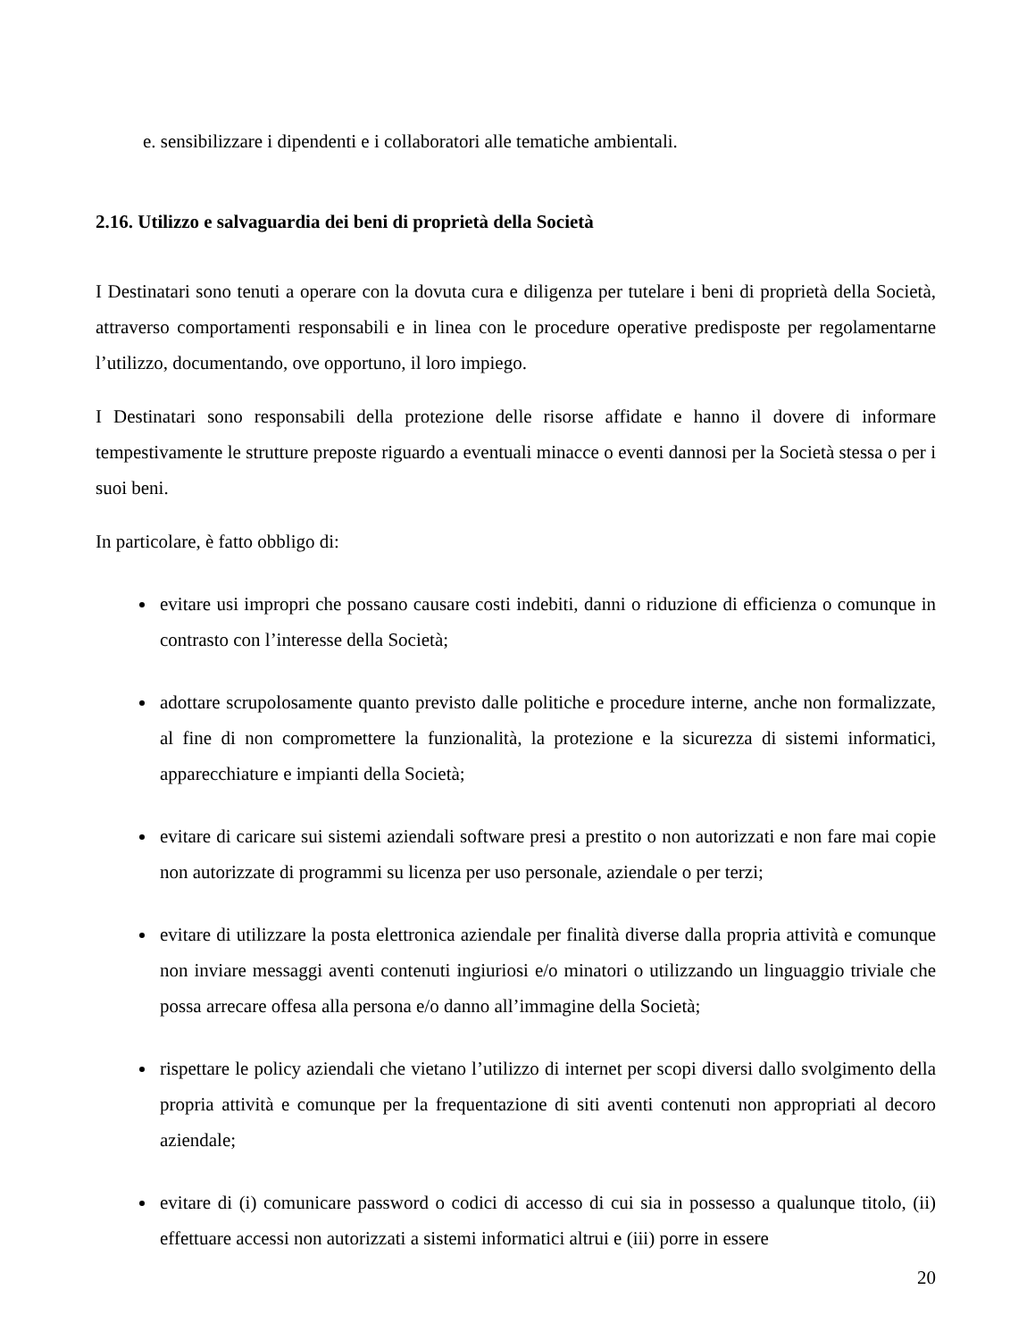e. sensibilizzare i dipendenti e i collaboratori alle tematiche ambientali.
2.16. Utilizzo e salvaguardia dei beni di proprietà della Società
I Destinatari sono tenuti a operare con la dovuta cura e diligenza per tutelare i beni di proprietà della Società, attraverso comportamenti responsabili e in linea con le procedure operative predisposte per regolamentarne l’utilizzo, documentando, ove opportuno, il loro impiego.
I Destinatari sono responsabili della protezione delle risorse affidate e hanno il dovere di informare tempestivamente le strutture preposte riguardo a eventuali minacce o eventi dannosi per la Società stessa o per i suoi beni.
In particolare, è fatto obbligo di:
evitare usi impropri che possano causare costi indebiti, danni o riduzione di efficienza o comunque in contrasto con l’interesse della Società;
adottare scrupolosamente quanto previsto dalle politiche e procedure interne, anche non formalizzate, al fine di non compromettere la funzionalità, la protezione e la sicurezza di sistemi informatici, apparecchiature e impianti della Società;
evitare di caricare sui sistemi aziendali software presi a prestito o non autorizzati e non fare mai copie non autorizzate di programmi su licenza per uso personale, aziendale o per terzi;
evitare di utilizzare la posta elettronica aziendale per finalità diverse dalla propria attività e comunque non inviare messaggi aventi contenuti ingiuriosi e/o minatori o utilizzando un linguaggio triviale che possa arrecare offesa alla persona e/o danno all’immagine della Società;
rispettare le policy aziendali che vietano l’utilizzo di internet per scopi diversi dallo svolgimento della propria attività e comunque per la frequentazione di siti aventi contenuti non appropriati al decoro aziendale;
evitare di (i) comunicare password o codici di accesso di cui sia in possesso a qualunque titolo, (ii) effettuare accessi non autorizzati a sistemi informatici altrui e (iii) porre in essere
20